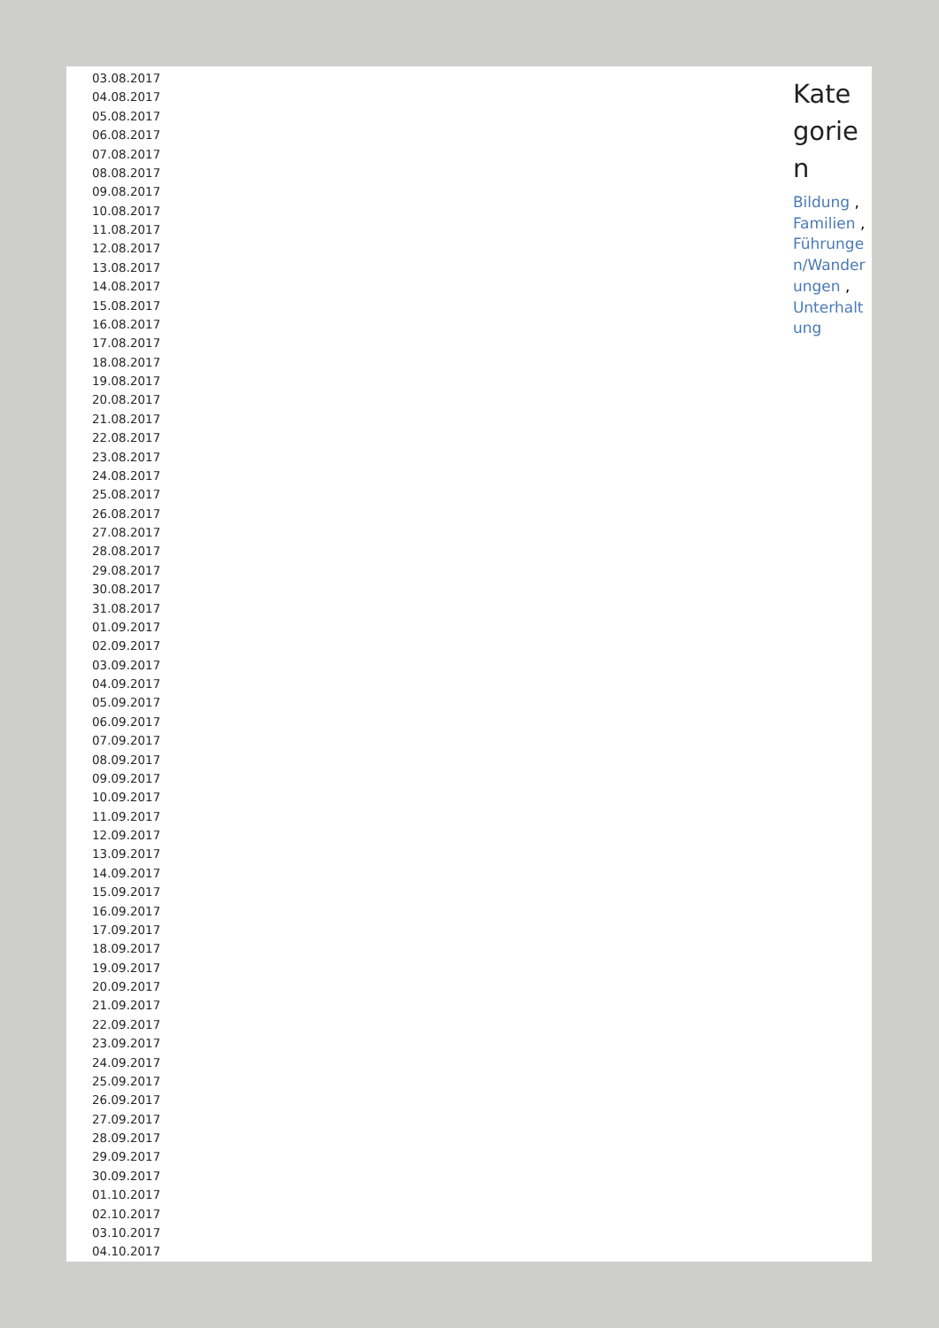03.08.2017
04.08.2017
05.08.2017
06.08.2017
07.08.2017
08.08.2017
09.08.2017
10.08.2017
11.08.2017
12.08.2017
13.08.2017
14.08.2017
15.08.2017
16.08.2017
17.08.2017
18.08.2017
19.08.2017
20.08.2017
21.08.2017
22.08.2017
23.08.2017
24.08.2017
25.08.2017
26.08.2017
27.08.2017
28.08.2017
29.08.2017
30.08.2017
31.08.2017
01.09.2017
02.09.2017
03.09.2017
04.09.2017
05.09.2017
06.09.2017
07.09.2017
08.09.2017
09.09.2017
10.09.2017
11.09.2017
12.09.2017
13.09.2017
14.09.2017
15.09.2017
16.09.2017
17.09.2017
18.09.2017
19.09.2017
20.09.2017
21.09.2017
22.09.2017
23.09.2017
24.09.2017
25.09.2017
26.09.2017
27.09.2017
28.09.2017
29.09.2017
30.09.2017
01.10.2017
02.10.2017
03.10.2017
04.10.2017
Kategorien
Bildung , Familien , Führungen/Wanderungen , Unterhaltung